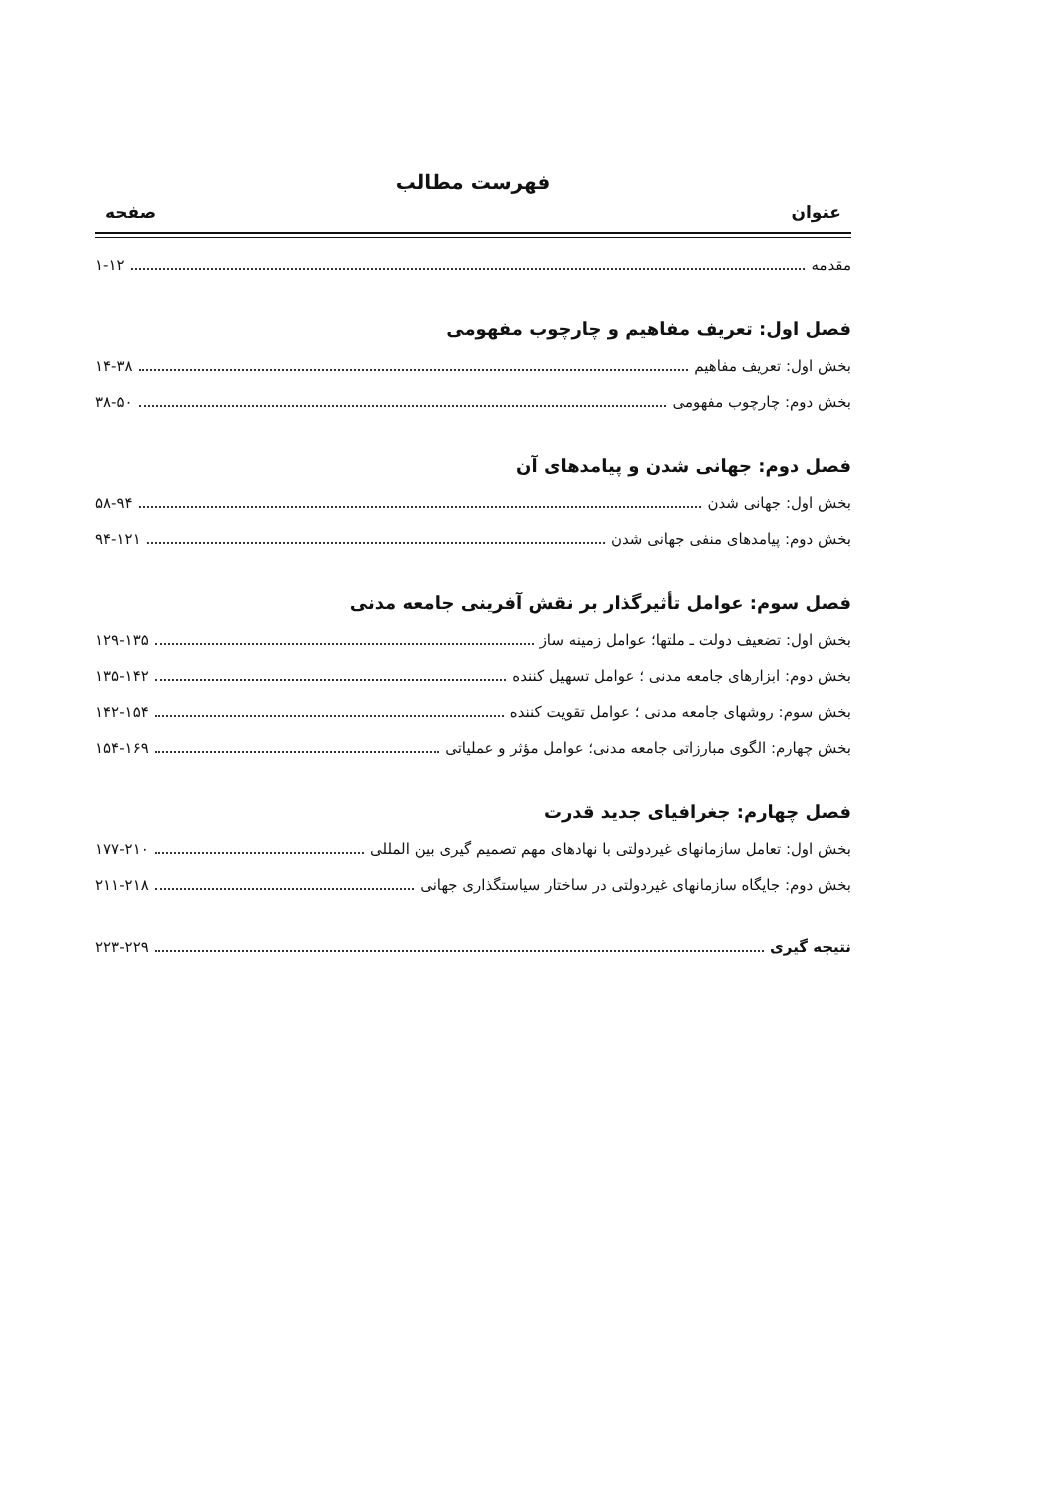فهرست مطالب
عنوان صفحه
مقدمه ۱-۱۲
فصل اول: تعریف مفاهیم و چارچوب مفهومی
بخش اول: تعریف مفاهیم ۱۴-۳۸
بخش دوم: چارچوب مفهومی ۳۸-۵۰
فصل دوم: جهانی شدن و پیامدهای آن
بخش اول: جهانی شدن ۵۸-۹۴
بخش دوم: پیامدهای منفی جهانی شدن ۹۴-۱۲۱
فصل سوم: عوامل تأثیرگذار بر نقش آفرینی جامعه مدنی
بخش اول: تضعیف دولت ـ ملتها؛ عوامل زمینه ساز ۱۲۹-۱۳۵
بخش دوم: ابزارهای جامعه مدنی ؛ عوامل تسهیل کننده ۱۳۵-۱۴۲
بخش سوم: روشهای جامعه مدنی ؛ عوامل تقویت کننده ۱۴۲-۱۵۴
بخش چهارم: الگوی مبارزاتی جامعه مدنی؛ عوامل مؤثر و عملیاتی ۱۵۴-۱۶۹
فصل چهارم: جغرافیای جدید قدرت
بخش اول: تعامل سازمانهای غیردولتی با نهادهای مهم تصمیم گیری بین المللی ۱۷۷-۲۱۰
بخش دوم: جایگاه سازمانهای غیردولتی در ساختار سیاستگذاری جهانی ۲۱۱-۲۱۸
نتیجه گیری ۲۲۳-۲۲۹